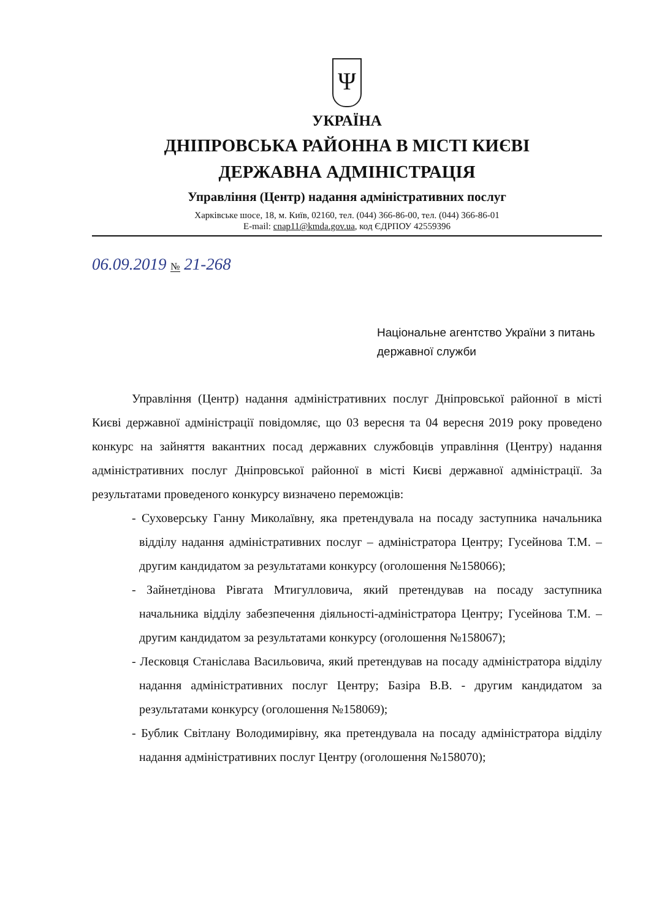Ψ
УКРАЇНА
ДНІПРОВСЬКА РАЙОННА В МІСТІ КИЄВІ
ДЕРЖАВНА АДМІНІСТРАЦІЯ
Управління (Центр) надання адміністративних послуг
Харківське шосе, 18, м. Київ, 02160, тел. (044) 366-86-00, тел. (044) 366-86-01
E-mail: cnap11@kmda.gov.ua, код ЄДРПОУ 42559396
06.09.2019 № 21-268
Національне агентство України з питань державної служби
Управління (Центр) надання адміністративних послуг Дніпровської районної в місті Києві державної адміністрації повідомляє, що 03 вересня та 04 вересня 2019 року проведено конкурс на зайняття вакантних посад державних службовців управління (Центру) надання адміністративних послуг Дніпровської районної в місті Києві державної адміністрації. За результатами проведеного конкурсу визначено переможців:
- Суховерську Ганну Миколаївну, яка претендувала на посаду заступника начальника відділу надання адміністративних послуг – адміністратора Центру; Гусейнова Т.М. – другим кандидатом за результатами конкурсу (оголошення №158066);
- Зайнетдінова Рівгата Мтигулловича, який претендував на посаду заступника начальника відділу забезпечення діяльності-адміністратора Центру; Гусейнова Т.М. – другим кандидатом за результатами конкурсу (оголошення №158067);
- Лесковця Станіслава Васильовича, який претендував на посаду адміністратора відділу надання адміністративних послуг Центру; Базіра В.В. - другим кандидатом за результатами конкурсу (оголошення №158069);
- Бублик Світлану Володимирівну, яка претендувала на посаду адміністратора відділу надання адміністративних послуг Центру (оголошення №158070);